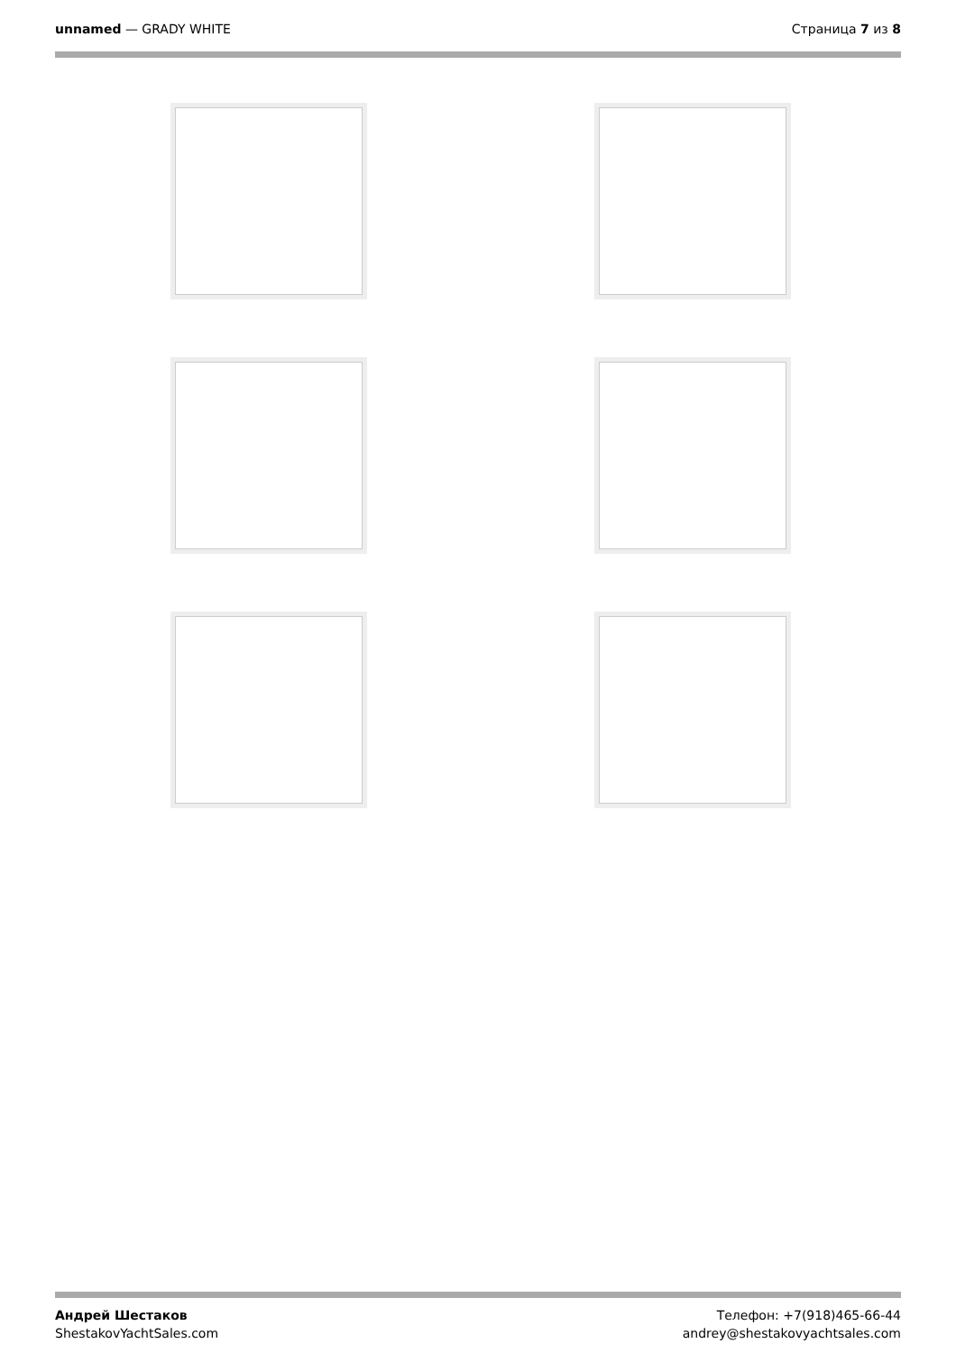unnamed — GRADY WHITE Страница 7 из 8
Андрей Шестаков
ShestakovYachtSales.com
Телефон: +7(918)465-66-44
andrey@shestakovyachtsales.com